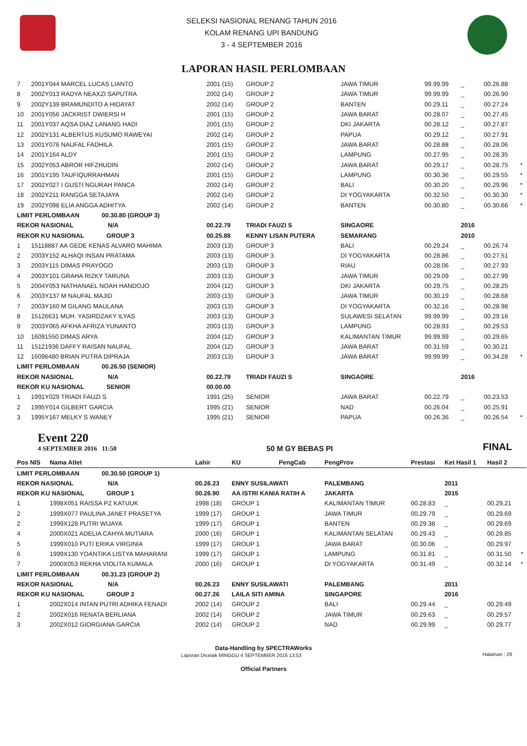SELEKSI NASIONAL RENANG TAHUN 2016
KOLAM RENANG UPI BANDUNG
3 - 4 SEPTEMBER 2016
LAPORAN HASIL PERLOMBAAN
| 7 | 2001Y044 MARCEL LUCAS LIANTO | 2001 (15) | GROUP 2 | | JAWA TIMUR | 99.99.99 | _ | 00.26.88 | |
| 8 | 2002Y013 RADYA NEAXZI SAPUTRA | 2002 (14) | GROUP 2 | | JAWA TIMUR | 99.99.99 | _ | 00.26.90 | |
| 9 | 2002Y139 BRAMUNDITO A HIDAYAT | 2002 (14) | GROUP 2 | | BANTEN | 00.29.11 | _ | 00.27.24 | |
| 10 | 2001Y056 JACKRIST DWIERSI H | 2001 (15) | GROUP 2 | | JAWA BARAT | 00.28.07 | _ | 00.27.45 | |
| 11 | 2001Y037 AQSA DIAZ LANANG HADI | 2001 (15) | GROUP 2 | | DKI JAKARTA | 00.28.12 | _ | 00.27.87 | |
| 12 | 2002Y131 ALBERTUS KUSUMO RAWEYAI | 2002 (14) | GROUP 2 | | PAPUA | 00.29.12 | _ | 00.27.91 | |
| 13 | 2001Y076 NAUFAL FADHILA | 2001 (15) | GROUP 2 | | JAWA BARAT | 00.28.88 | _ | 00.28.06 | |
| 14 | 2001Y164 ALDY | 2001 (15) | GROUP 2 | | LAMPUNG | 00.27.95 | _ | 00.28.35 | |
| 15 | 2002Y053 ABROR HIFZHUDIN | 2002 (14) | GROUP 2 | | JAWA BARAT | 00.29.17 | _ | 00.28.75 | * |
| 16 | 2001Y195 TAUFIQURRAHMAN | 2001 (15) | GROUP 2 | | LAMPUNG | 00.30.36 | _ | 00.29.55 | * |
| 17 | 2002Y027 I GUSTI NGURAH PANCA | 2002 (14) | GROUP 2 | | BALI | 00.30.20 | _ | 00.29.96 | * |
| 18 | 2002Y211 RANGGA SETAJAYA | 2002 (14) | GROUP 2 | | DI YOGYAKARTA | 00.32.50 | _ | 00.30.30 | * |
| 19 | 2002Y098 ELIA ANGGA ADHITYA | 2002 (14) | GROUP 2 | | BANTEN | 00.30.80 | _ | 00.30.66 | * |
| LIMIT PERLOMBAAN 00.30.80 (GROUP 3) | | | | | | | | | |
| REKOR NASIONAL N/A | | 00.22.79 | TRIADI FAUZI S | | SINGAORE | | 2016 | | |
| REKOR KU NASIONAL GROUP 3 | | 00.25.88 | KENNY LISAN PUTERA | | SEMARANG | | 2010 | | |
| 1 | 15118887 AA GEDE KENAS ALVARO MAHIMA | 2003 (13) | GROUP 3 | | BALI | 00.29.24 | _ | 00.26.74 | |
| 2 | 2003Y152 ALHAQI INSAN PRATAMA | 2003 (13) | GROUP 3 | | DI YOGYAKARTA | 00.28.86 | _ | 00.27.51 | |
| 3 | 2003Y115 DIMAS PRAYOGO | 2003 (13) | GROUP 3 | | RIAU | 00.28.06 | _ | 00.27.93 | |
| 4 | 2003Y101 GRAHA RIZKY TARUNA | 2003 (13) | GROUP 3 | | JAWA TIMUR | 00.29.09 | _ | 00.27.99 | |
| 5 | 2004Y053 NATHANAEL NOAH HANDOJO | 2004 (12) | GROUP 3 | | DKI JAKARTA | 00.29.75 | _ | 00.28.25 | |
| 6 | 2003Y137 M NAUFAL MAJID | 2003 (13) | GROUP 3 | | JAWA TIMUR | 00.30.19 | _ | 00.28.68 | |
| 7 | 2003Y160 M GILANG MAULANA | 2003 (13) | GROUP 3 | | DI YOGYAKARTA | 00.32.16 | _ | 00.28.98 | |
| 8 | 15126631 MUH. YASIRDZAKY ILYAS | 2003 (13) | GROUP 3 | | SULAWESI SELATAN | 99.99.99 | _ | 00.29.16 | |
| 9 | 2003Y065 AFKHA AFRIZA YUNANTO | 2003 (13) | GROUP 3 | | LAMPUNG | 00.28.93 | _ | 00.29.53 | |
| 10 | 16091550 DIMAS ARYA | 2004 (12) | GROUP 3 | | KALIMANTAN TIMUR | 99.99.99 | _ | 00.29.65 | |
| 11 | 15121936 DAFFY RAISAN NAUFAL | 2004 (12) | GROUP 3 | | JAWA BARAT | 00.31.59 | _ | 00.30.21 | |
| 12 | 16096480 BRIAN PUTRA DIPRAJA | 2003 (13) | GROUP 3 | | JAWA BARAT | 99.99.99 | _ | 00.34.28 | * |
| LIMIT PERLOMBAAN 00.26.50 (SENIOR) | | | | | | | | | |
| REKOR NASIONAL N/A | | 00.22.79 | TRIADI FAUZI S | | SINGAORE | | 2016 | | |
| REKOR KU NASIONAL SENIOR | | 00.00.00 | | | | | | | |
| 1 | 1991Y029 TRIADI FAUZI S | 1991 (25) | SENIOR | | JAWA BARAT | 00.22.79 | _ | 00.23.53 | |
| 2 | 1995Y014 GILBERT GARCIA | 1995 (21) | SENIOR | | NAD | 00.26.04 | _ | 00.25.91 | |
| 3 | 1995Y167 MELKY S WANEY | 1995 (21) | SENIOR | | PAPUA | 00.26.36 | _ | 00.26.54 | * |
Event 220
4 SEPTEMBER 2016 11:50
50 M GY BEBAS PI FINAL
| Pos NIS | Nama Atlet | Lahir | KU | PengCab | PengProv | Prestasi | Ket Hasil 1 | Hasil 2 | |
| --- | --- | --- | --- | --- | --- | --- | --- | --- | --- |
| LIMIT PERLOMBAAN 00.30.50 (GROUP 1) | | | | | | | | | |
| REKOR NASIONAL N/A | | 00.26.23 | ENNY SUSILAWATI | | PALEMBANG | | 2011 | | |
| REKOR KU NASIONAL GROUP 1 | | 00.26.90 | AA ISTRI KANIA RATIH A | | JAKARTA | | 2015 | | |
| 1 | 1998X051 RAISSA PZ KATUUK | 1998 (18) | GROUP 1 | | KALIMANTAN TIMUR | 00.28.83 | _ | 00.29.21 | |
| 2 | 1999X077 PAULINA JANET PRASETYA | 1999 (17) | GROUP 1 | | JAWA TIMUR | 00.29.79 | _ | 00.29.69 | |
| 2 | 1999X128 PUTRI WIJAYA | 1999 (17) | GROUP 1 | | BANTEN | 00.29.38 | _ | 00.29.69 | |
| 4 | 2000X021 ADELIA CAHYA MUTIARA | 2000 (16) | GROUP 1 | | KALIMANTAN SELATAN | 00.29.43 | _ | 00.29.85 | |
| 5 | 1999X010 PUTI ERIKA VIRGINIA | 1999 (17) | GROUP 1 | | JAWA BARAT | 00.30.06 | _ | 00.29.97 | |
| 6 | 1999X130 YOANTIKA LISTYA MAHARANI | 1999 (17) | GROUP 1 | | LAMPUNG | 00.31.81 | _ | 00.31.50 | * |
| 7 | 2000X053 REKHA VIOLITA KUMALA | 2000 (16) | GROUP 1 | | DI YOGYAKARTA | 00.31.49 | _ | 00.32.14 | * |
| LIMIT PERLOMBAAN 00.31.23 (GROUP 2) | | | | | | | | | |
| REKOR NASIONAL N/A | | 00.26.23 | ENNY SUSILAWATI | | PALEMBANG | | 2011 | | |
| REKOR KU NASIONAL GROUP 2 | | 00.27.26 | LAILA SITI AMINA | | SINGAPORE | | 2016 | | |
| 1 | 2002X014 INTAN PUTRI ADHIKA FENADI | 2002 (14) | GROUP 2 | | BALI | 00.29.44 | _ | 00.29.49 | |
| 2 | 2002X016 RENATA BERLIANA | 2002 (14) | GROUP 2 | | JAWA TIMUR | 00.29.63 | _ | 00.29.57 | |
| 3 | 2002X012 GIORGIANA GARCIA | 2002 (14) | GROUP 2 | | NAD | 00.29.99 | _ | 00.29.77 | |
Data-Handling by SPECTRAWorks
Laporan Dicetak MINGGU 4 SEPTEMBER 2016 13:53 Halaman : 29
Official Partners